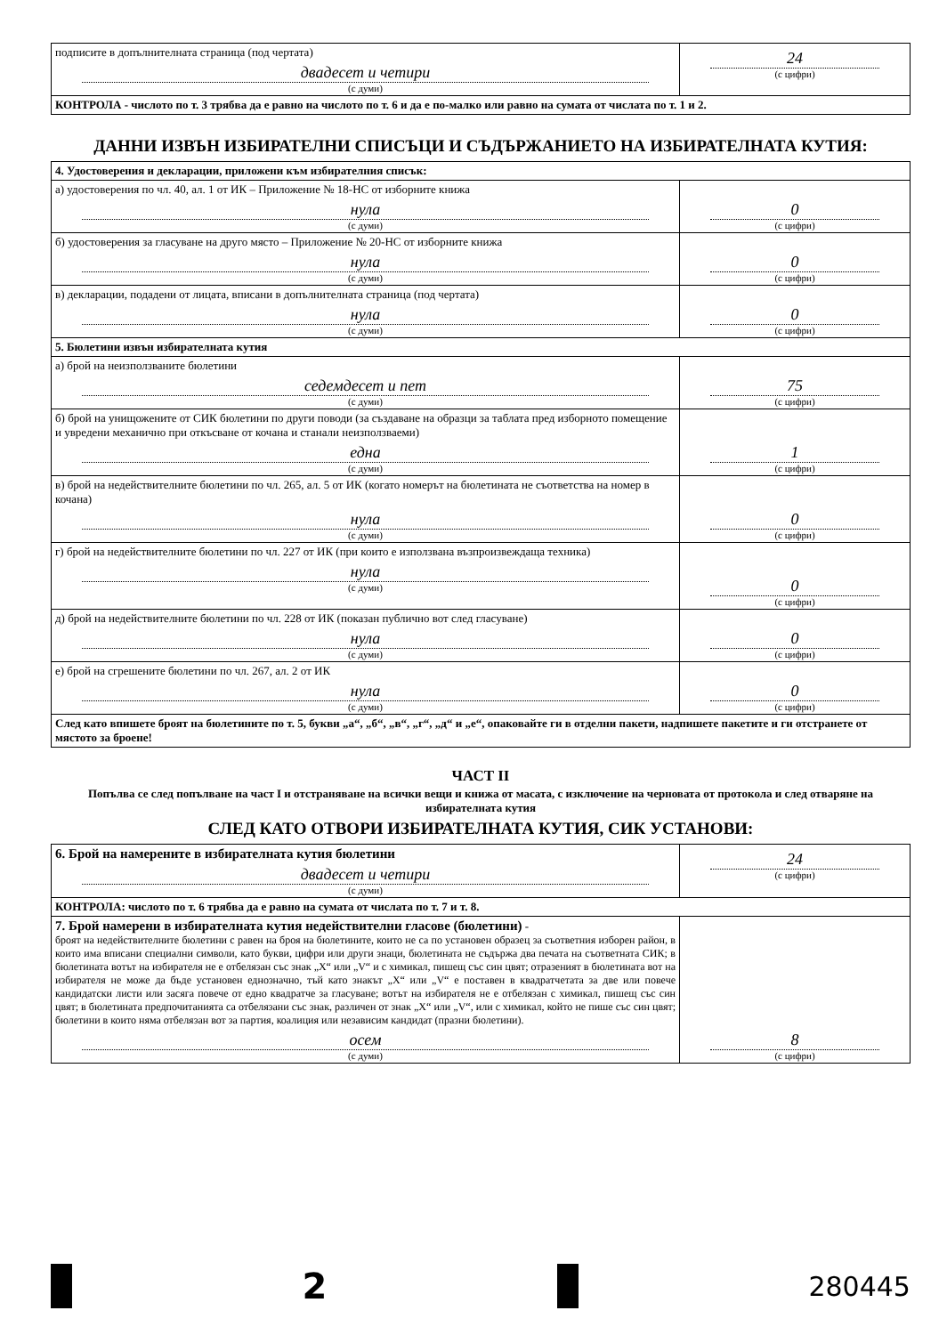| подписите в допълнителната страница (под чертата) двадесет и четири (с думи) | 24 (с цифри) |
| КОНТРОЛА - числото по т. 3 трябва да е равно на числото по т. 6 и да е по-малко или равно на сумата от числата по т. 1 и 2. | |
ДАННИ ИЗВЪН ИЗБИРАТЕЛНИ СПИСЪЦИ И СЪДЪРЖАНИЕТО НА ИЗБИРАТЕЛНАТА КУТИЯ:
| 4. Удостоверения и декларации, приложени към избирателния списък: | |
| а) удостоверения по чл. 40, ал. 1 от ИК – Приложение № 18-НС от изборните книжа нула (с думи) | 0 (с цифри) |
| б) удостоверения за гласуване на друго място – Приложение № 20-НС от изборните книжа нула (с думи) | 0 (с цифри) |
| в) декларации, подадени от лицата, вписани в допълнителната страница (под чертата) нула (с думи) | 0 (с цифри) |
| 5. Бюлетини извън избирателната кутия | |
| а) брой на неизползваните бюлетини седемдесет и пет (с думи) | 75 (с цифри) |
| б) брой на унищожените от СИК бюлетини по други поводи (за създаване на образци за таблата пред изборното помещение и увредени механично при откъсване от кочана и станали неизползваеми) една (с думи) | 1 (с цифри) |
| в) брой на недействителните бюлетини по чл. 265, ал. 5 от ИК (когато номерът на бюлетината не съответства на номер в кочана) нула (с думи) | 0 (с цифри) |
| г) брой на недействителните бюлетини по чл. 227 от ИК (при които е използвана възпроизвеждаща техника) нула (с думи) | 0 (с цифри) |
| д) брой на недействителните бюлетини по чл. 228 от ИК (показан публично вот след гласуване) нула (с думи) | 0 (с цифри) |
| е) брой на сгрешените бюлетини по чл. 267, ал. 2 от ИК нула (с думи) | 0 (с цифри) |
| След като впишете броят на бюлетините по т. 5, букви „а“, „б“, „в“, „г“, „д“ и „е“, опаковайте ги в отделни пакети, надпишете пакетите и ги отстранете от мястото за броене! | |
ЧАСТ II
Попълва се след попълване на част I и отстраняване на всички вещи и книжа от масата, с изключение на черновата от протокола и след отваряне на избирателната кутия
СЛЕД КАТО ОТВОРИ ИЗБИРАТЕЛНАТА КУТИЯ, СИК УСТАНОВИ:
| 6. Брой на намерените в избирателната кутия бюлетини двадесет и четири (с думи) | 24 (с цифри) |
| КОНТРОЛА: числото по т. 6 трябва да е равно на сумата от числата по т. 7 и т. 8. | |
| 7. Брой намерени в избирателната кутия недействителни гласове (бюлетини) - броят на недействителните бюлетини с равен на броя на бюлетините, които не са по установен образец за съответния изборен район, в които има вписани специални символи, като букви, цифри или други знаци, бюлетината не съдържа два печата на съответната СИК; в бюлетината вотът на избирателя не е отбелязан със знак „X“ или „V“ и с химикал, пишещ със син цвят; отразеният в бюлетината вот на избирателя не може да бъде установен еднозначно, тъй като знакът „X“ или „V“ е поставен в квадратчетата за две или повече кандидатски листи или засяга повече от едно квадратче за гласуване; вотът на избирателя не е отбелязан с химикал, пишещ със син цвят; в бюлетината предпочитанията са отбелязани със знак, различен от знак „X“ или „V“, или с химикал, който не пише със син цвят; бюлетини в които няма отбелязан вот за партия, коалиция или независим кандидат (празни бюлетини). осем (с думи) | 8 (с цифри) |
2
280445